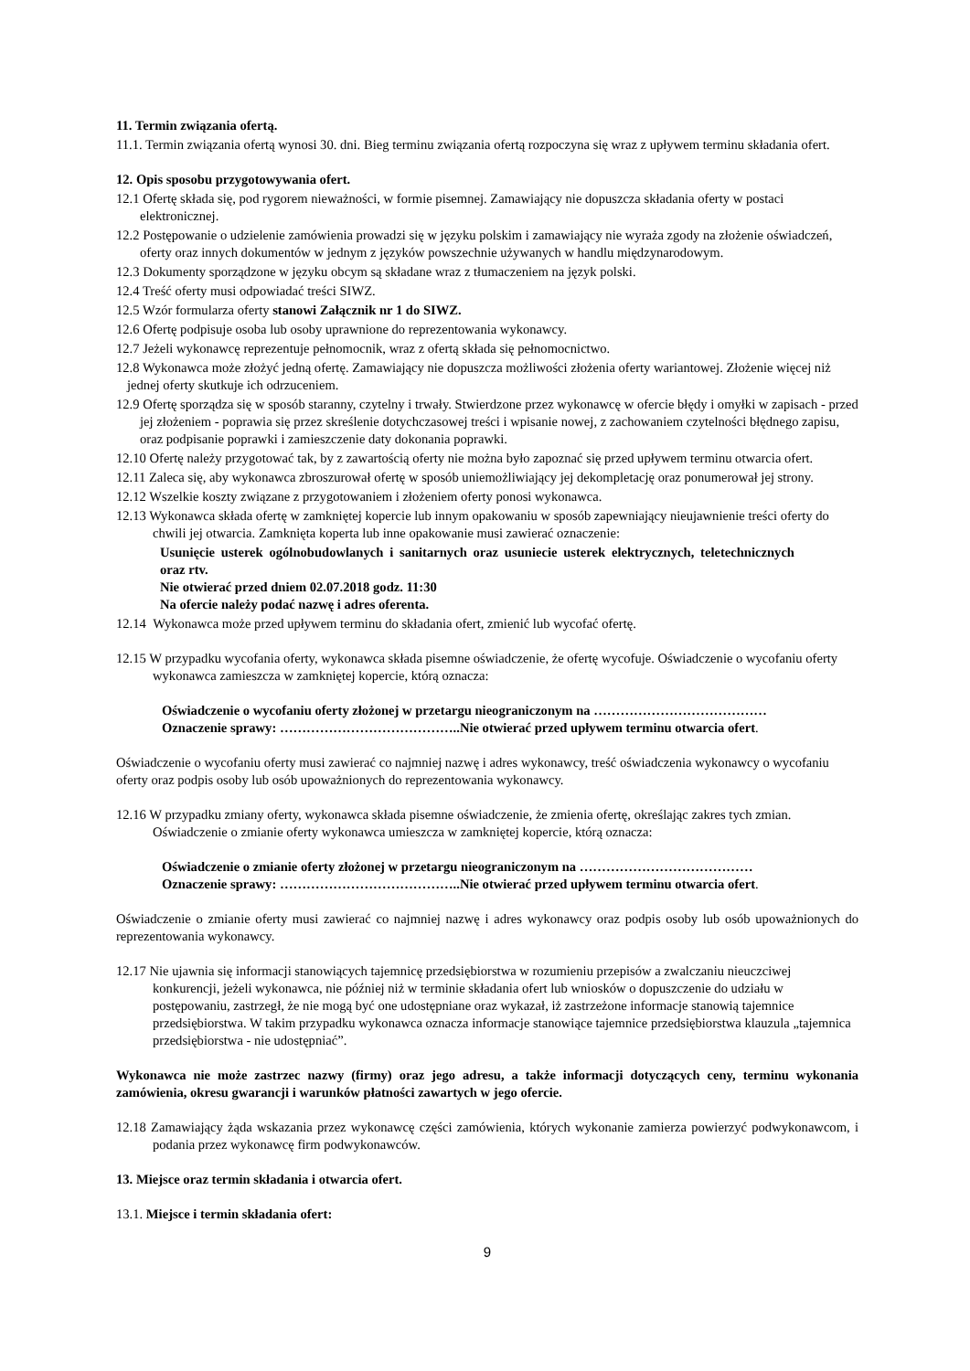11. Termin związania ofertą.
11.1. Termin związania ofertą wynosi 30. dni. Bieg terminu związania ofertą rozpoczyna się wraz z upływem terminu składania ofert.
12. Opis sposobu przygotowywania ofert.
12.1 Ofertę składa się, pod rygorem nieważności, w formie pisemnej. Zamawiający nie dopuszcza składania oferty w postaci elektronicznej.
12.2 Postępowanie o udzielenie zamówienia prowadzi się w języku polskim i zamawiający nie wyraża zgody na złożenie oświadczeń, oferty oraz innych dokumentów w jednym z języków powszechnie używanych w handlu międzynarodowym.
12.3 Dokumenty sporządzone w języku obcym są składane wraz z tłumaczeniem na język polski.
12.4 Treść oferty musi odpowiadać treści SIWZ.
12.5 Wzór formularza oferty stanowi Załącznik nr 1 do SIWZ.
12.6 Ofertę podpisuje osoba lub osoby uprawnione do reprezentowania wykonawcy.
12.7 Jeżeli wykonawcę reprezentuje pełnomocnik, wraz z ofertą składa się pełnomocnictwo.
12.8 Wykonawca może złożyć jedną ofertę. Zamawiający nie dopuszcza możliwości złożenia oferty wariantowej. Złożenie więcej niż jednej oferty skutkuje ich odrzuceniem.
12.9 Ofertę sporządza się w sposób staranny, czytelny i trwały. Stwierdzone przez wykonawcę w ofercie błędy i omyłki w zapisach - przed jej złożeniem - poprawia się przez skreślenie dotychczasowej treści i wpisanie nowej, z zachowaniem czytelności błędnego zapisu, oraz podpisanie poprawki i zamieszczenie daty dokonania poprawki.
12.10 Ofertę należy przygotować tak, by z zawartością oferty nie można było zapoznać się przed upływem terminu otwarcia ofert.
12.11 Zaleca się, aby wykonawca zbroszurował ofertę w sposób uniemożliwiający jej dekompletację oraz ponumerował jej strony.
12.12 Wszelkie koszty związane z przygotowaniem i złożeniem oferty ponosi wykonawca.
12.13 Wykonawca składa ofertę w zamkniętej kopercie lub innym opakowaniu w sposób zapewniający nieujawnienie treści oferty do chwili jej otwarcia. Zamknięta koperta lub inne opakowanie musi zawierać oznaczenie:
Usunięcie usterek ogólnobudowlanych i sanitarnych oraz usuniecie usterek elektrycznych, teletechnicznych oraz rtv.
Nie otwierać przed dniem 02.07.2018 godz. 11:30
Na ofercie należy podać nazwę i adres oferenta.
12.14 Wykonawca może przed upływem terminu do składania ofert, zmienić lub wycofać ofertę.
12.15 W przypadku wycofania oferty, wykonawca składa pisemne oświadczenie, że ofertę wycofuje. Oświadczenie o wycofaniu oferty wykonawca zamieszcza w zamkniętej kopercie, którą oznacza:
Oświadczenie o wycofaniu oferty złożonej w przetargu nieograniczonym na …………………………………
Oznaczenie sprawy: …………………………………..Nie otwierać przed upływem terminu otwarcia ofert.
Oświadczenie o wycofaniu oferty musi zawierać co najmniej nazwę i adres wykonawcy, treść oświadczenia wykonawcy o wycofaniu oferty oraz podpis osoby lub osób upoważnionych do reprezentowania wykonawcy.
12.16 W przypadku zmiany oferty, wykonawca składa pisemne oświadczenie, że zmienia ofertę, określając zakres tych zmian. Oświadczenie o zmianie oferty wykonawca umieszcza w zamkniętej kopercie, którą oznacza:
Oświadczenie o zmianie oferty złożonej w przetargu nieograniczonym na …………………………………
Oznaczenie sprawy: …………………………………..Nie otwierać przed upływem terminu otwarcia ofert.
Oświadczenie o zmianie oferty musi zawierać co najmniej nazwę i adres wykonawcy oraz podpis osoby lub osób upoważnionych do reprezentowania wykonawcy.
12.17 Nie ujawnia się informacji stanowiących tajemnicę przedsiębiorstwa w rozumieniu przepisów a zwalczaniu nieuczciwej konkurencji, jeżeli wykonawca, nie później niż w terminie składania ofert lub wniosków o dopuszczenie do udziału w postępowaniu, zastrzegł, że nie mogą być one udostępniane oraz wykazał, iż zastrzeżone informacje stanowią tajemnice przedsiębiorstwa. W takim przypadku wykonawca oznacza informacje stanowiące tajemnice przedsiębiorstwa klauzula „tajemnica przedsiębiorstwa - nie udostępniać”.
Wykonawca nie może zastrzec nazwy (firmy) oraz jego adresu, a także informacji dotyczących ceny, terminu wykonania zamówienia, okresu gwarancji i warunków płatności zawartych w jego ofercie.
12.18 Zamawiający żąda wskazania przez wykonawcę części zamówienia, których wykonanie zamierza powierzyć podwykonawcom, i podania przez wykonawcę firm podwykonawców.
13. Miejsce oraz termin składania i otwarcia ofert.
13.1. Miejsce i termin składania ofert:
9